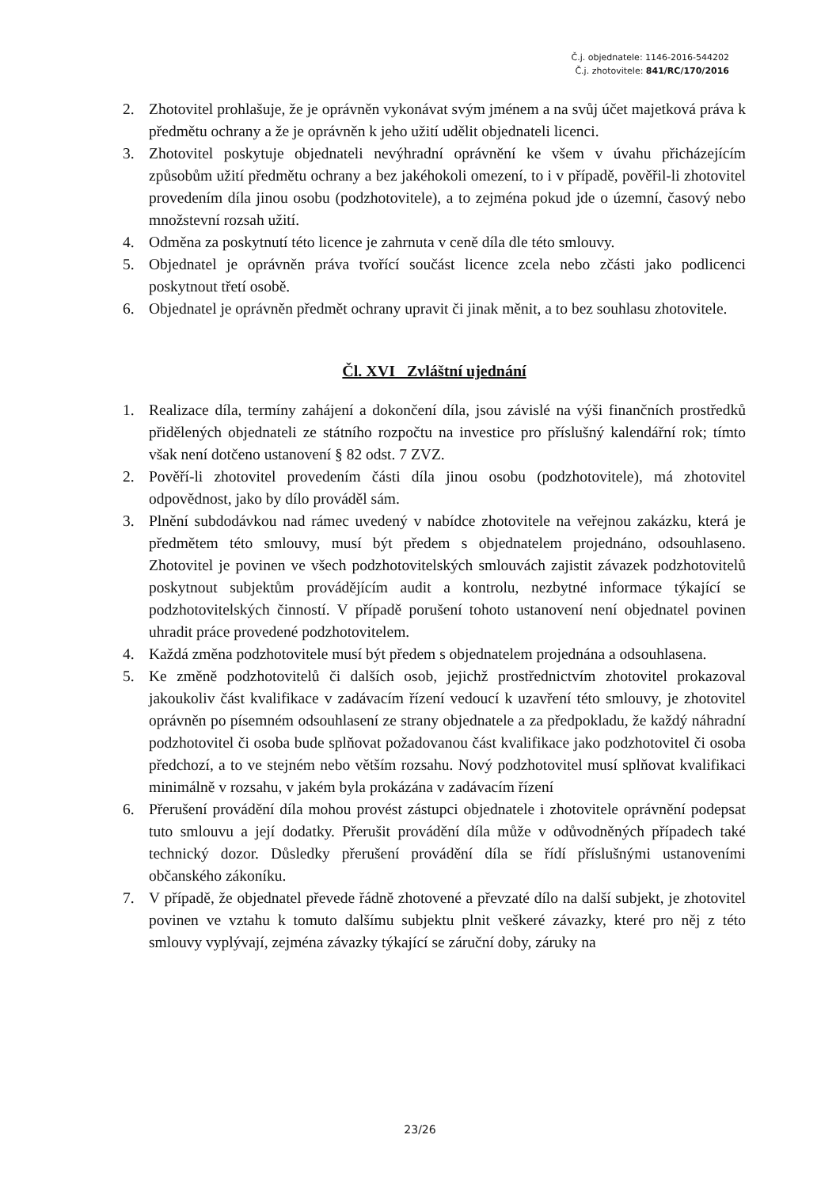Č.j. objednatele: 1146-2016-544202
Č.j. zhotovitele: 841/RC/170/2016
2. Zhotovitel prohlašuje, že je oprávněn vykonávat svým jménem a na svůj účet majetková práva k předmětu ochrany a že je oprávněn k jeho užití udělit objednateli licenci.
3. Zhotovitel poskytuje objednateli nevýhradní oprávnění ke všem v úvahu přicházejícím způsobům užití předmětu ochrany a bez jakéhokoli omezení, to i v případě, pověřil-li zhotovitel provedením díla jinou osobu (podzhotovitele), a to zejména pokud jde o územní, časový nebo množstevní rozsah užití.
4. Odměna za poskytnutí této licence je zahrnuta v ceně díla dle této smlouvy.
5. Objednatel je oprávněn práva tvořící součást licence zcela nebo zčásti jako podlicenci poskytnout třetí osobě.
6. Objednatel je oprávněn předmět ochrany upravit či jinak měnit, a to bez souhlasu zhotovitele.
Čl. XVI Zvláštní ujednání
1. Realizace díla, termíny zahájení a dokončení díla, jsou závislé na výši finančních prostředků přidělených objednateli ze státního rozpočtu na investice pro příslušný kalendářní rok; tímto však není dotčeno ustanovení § 82 odst. 7 ZVZ.
2. Pověří-li zhotovitel provedením části díla jinou osobu (podzhotovitele), má zhotovitel odpovědnost, jako by dílo prováděl sám.
3. Plnění subdodávkou nad rámec uvedený v nabídce zhotovitele na veřejnou zakázku, která je předmětem této smlouvy, musí být předem s objednatelem projednáno, odsouhlaseno. Zhotovitel je povinen ve všech podzhotovitelských smlouvách zajistit závazek podzhotovitelů poskytnout subjektům provádějícím audit a kontrolu, nezbytné informace týkající se podzhotovitelských činností. V případě porušení tohoto ustanovení není objednatel povinen uhradit práce provedené podzhotovitelem.
4. Každá změna podzhotovitele musí být předem s objednatelem projednána a odsouhlasena.
5. Ke změně podzhotovitelů či dalších osob, jejichž prostřednictvím zhotovitel prokazoval jakoukoliv část kvalifikace v zadávacím řízení vedoucí k uzavření této smlouvy, je zhotovitel oprávněn po písemném odsouhlasení ze strany objednatele a za předpokladu, že každý náhradní podzhotovitel či osoba bude splňovat požadovanou část kvalifikace jako podzhotovitel či osoba předchozí, a to ve stejném nebo větším rozsahu. Nový podzhotovitel musí splňovat kvalifikaci minimálně v rozsahu, v jakém byla prokázána v zadávacím řízení
6. Přerušení provádění díla mohou provést zástupci objednatele i zhotovitele oprávnění podepsat tuto smlouvu a její dodatky. Přerušit provádění díla může v odůvodněných případech také technický dozor. Důsledky přerušení provádění díla se řídí příslušnými ustanoveními občanského zákoníku.
7. V případě, že objednatel převede řádně zhotovené a převzaté dílo na další subjekt, je zhotovitel povinen ve vztahu k tomuto dalšímu subjektu plnit veškeré závazky, které pro něj z této smlouvy vyplývají, zejména závazky týkající se záruční doby, záruky na
23/26